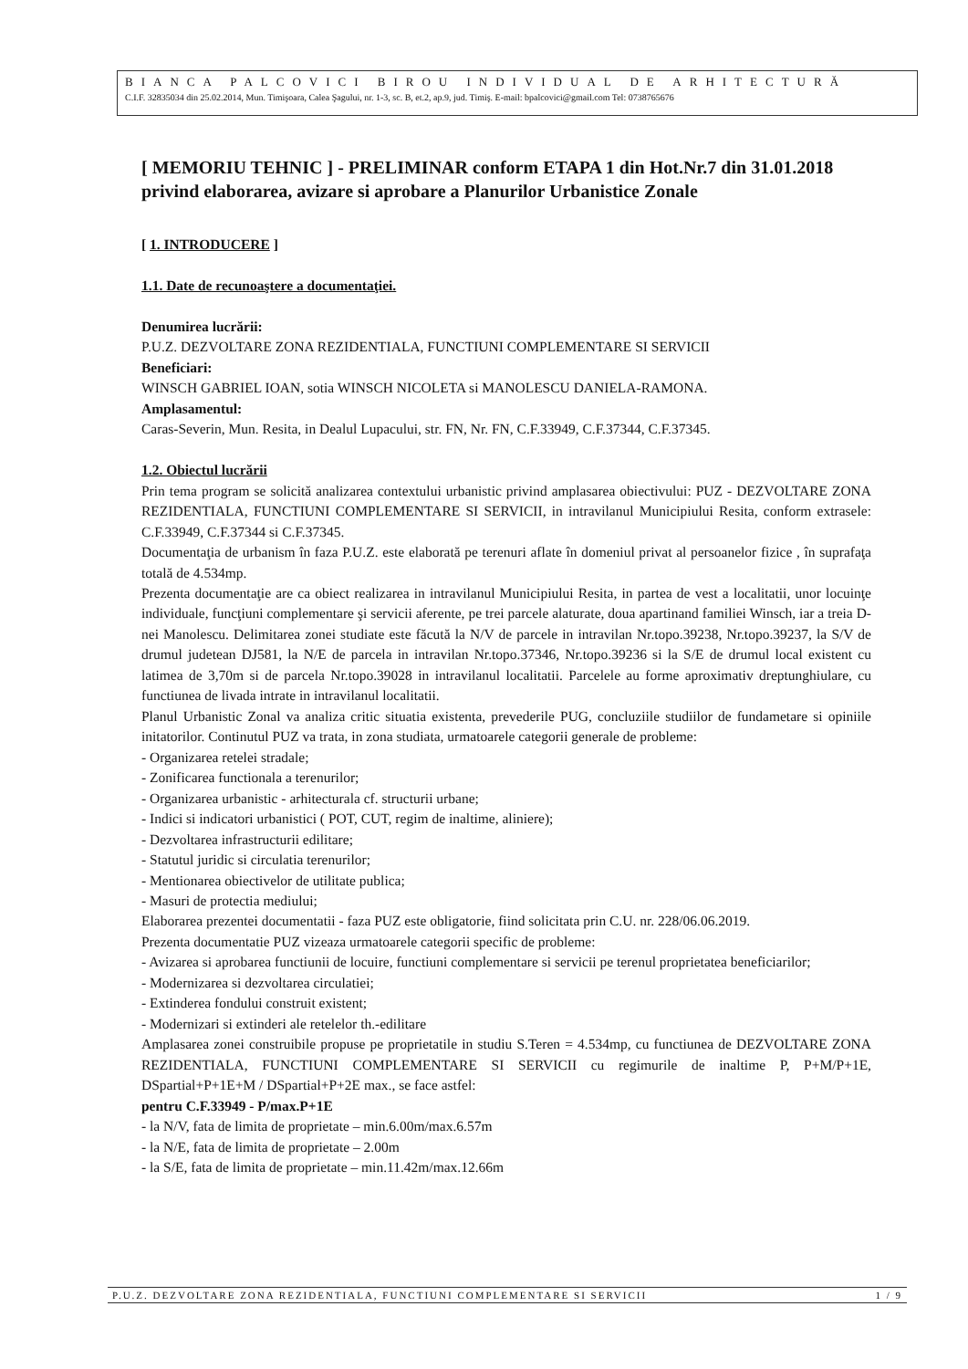BIANCA PALCOVICI BIROU INDIVIDUAL DE ARHITECTURĂ
C.I.F. 32835034 din 25.02.2014, Mun. Timişoara, Calea Şagului, nr. 1-3, sc. B, et.2, ap.9, jud. Timiş. E-mail: bpalcovici@gmail.com Tel: 0738765676
[ MEMORIU TEHNIC ] - PRELIMINAR conform ETAPA 1 din Hot.Nr.7 din 31.01.2018 privind elaborarea, avizare si aprobare a Planurilor Urbanistice Zonale
[ 1. INTRODUCERE ]
1.1. Date de recunoaştere a documentaţiei.
Denumirea lucrării:
P.U.Z. DEZVOLTARE ZONA REZIDENTIALA, FUNCTIUNI COMPLEMENTARE SI SERVICII
Beneficiari:
WINSCH GABRIEL IOAN, sotia WINSCH NICOLETA si MANOLESCU DANIELA-RAMONA.
Amplasamentul:
Caras-Severin, Mun. Resita, in Dealul Lupacului, str. FN, Nr. FN, C.F.33949, C.F.37344, C.F.37345.
1.2. Obiectul lucrării
Prin tema program se solicită analizarea contextului urbanistic privind amplasarea obiectivului: PUZ - DEZVOLTARE ZONA REZIDENTIALA, FUNCTIUNI COMPLEMENTARE SI SERVICII, in intravilanul Municipiului Resita, conform extrasele: C.F.33949, C.F.37344 si C.F.37345.
Documentaţia de urbanism în faza P.U.Z. este elaborată pe terenuri aflate în domeniul privat al persoanelor fizice , în suprafaţa totală de 4.534mp.
Prezenta documentaţie are ca obiect realizarea in intravilanul Municipiului Resita, in partea de vest a localitatii, unor locuinţe individuale, funcţiuni complementare şi servicii aferente, pe trei parcele alaturate, doua apartinand familiei Winsch, iar a treia D-nei Manolescu. Delimitarea zonei studiate este făcută la N/V de parcele in intravilan Nr.topo.39238, Nr.topo.39237, la S/V de drumul judetean DJ581, la N/E de parcela in intravilan Nr.topo.37346, Nr.topo.39236 si la S/E de drumul local existent cu latimea de 3,70m si de parcela Nr.topo.39028 in intravilanul localitatii. Parcelele au forme aproximativ dreptunghiulare, cu functiunea de livada intrate in intravilanul localitatii.
Planul Urbanistic Zonal va analiza critic situatia existenta, prevederile PUG, concluziile studiilor de fundametare si opiniile initatorilor. Continutul PUZ va trata, in zona studiata, urmatoarele categorii generale de probleme:
- Organizarea retelei stradale;
- Zonificarea functionala a terenurilor;
- Organizarea urbanistic - arhitecturala cf. structurii urbane;
- Indici si indicatori urbanistici ( POT, CUT, regim de inaltime, aliniere);
- Dezvoltarea infrastructurii edilitare;
- Statutul juridic si circulatia terenurilor;
- Mentionarea obiectivelor de utilitate publica;
- Masuri de protectia mediului;
Elaborarea prezentei documentatii - faza PUZ este obligatorie, fiind solicitata prin C.U. nr. 228/06.06.2019.
Prezenta documentatie PUZ vizeaza urmatoarele categorii specific de probleme:
- Avizarea si aprobarea functiunii de locuire, functiuni complementare si servicii pe terenul proprietatea beneficiarilor;
- Modernizarea si dezvoltarea circulatiei;
- Extinderea fondului construit existent;
- Modernizari si extinderi ale retelelor th.-edilitare
Amplasarea zonei construibile propuse pe proprietatile in studiu S.Teren = 4.534mp, cu functiunea de DEZVOLTARE ZONA REZIDENTIALA, FUNCTIUNI COMPLEMENTARE SI SERVICII cu regimurile de inaltime P, P+M/P+1E, DSpartial+P+1E+M / DSpartial+P+2E max., se face astfel:
pentru C.F.33949 - P/max.P+1E
- la N/V, fata de limita de proprietate – min.6.00m/max.6.57m
- la N/E, fata de limita de proprietate – 2.00m
- la S/E, fata de limita de proprietate – min.11.42m/max.12.66m
P.U.Z. DEZVOLTARE ZONA REZIDENTIALA, FUNCTIUNI COMPLEMENTARE SI SERVICII 1 / 9